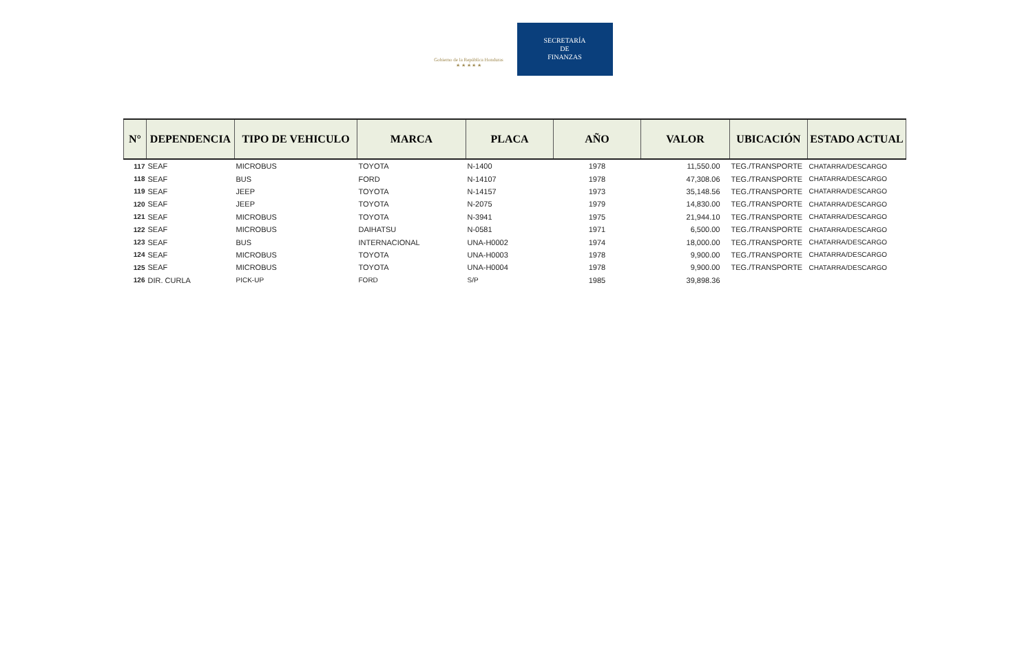Gobierno de la República Honduras
★ ★ ★ ★ ★
SECRETARÍA
DE
FINANZAS
| N° | DEPENDENCIA | TIPO DE VEHICULO | MARCA | PLACA | AÑO | VALOR | UBICACIÓN | ESTADO ACTUAL |
| --- | --- | --- | --- | --- | --- | --- | --- | --- |
| 117 | SEAF | MICROBUS | TOYOTA | N-1400 | 1978 | 11,550.00 | TEG./TRANSPORTE | CHATARRA/DESCARGO |
| 118 | SEAF | BUS | FORD | N-14107 | 1978 | 47,308.06 | TEG./TRANSPORTE | CHATARRA/DESCARGO |
| 119 | SEAF | JEEP | TOYOTA | N-14157 | 1973 | 35,148.56 | TEG./TRANSPORTE | CHATARRA/DESCARGO |
| 120 | SEAF | JEEP | TOYOTA | N-2075 | 1979 | 14,830.00 | TEG./TRANSPORTE | CHATARRA/DESCARGO |
| 121 | SEAF | MICROBUS | TOYOTA | N-3941 | 1975 | 21,944.10 | TEG./TRANSPORTE | CHATARRA/DESCARGO |
| 122 | SEAF | MICROBUS | DAIHATSU | N-0581 | 1971 | 6,500.00 | TEG./TRANSPORTE | CHATARRA/DESCARGO |
| 123 | SEAF | BUS | INTERNACIONAL | UNA-H0002 | 1974 | 18,000.00 | TEG./TRANSPORTE | CHATARRA/DESCARGO |
| 124 | SEAF | MICROBUS | TOYOTA | UNA-H0003 | 1978 | 9,900.00 | TEG./TRANSPORTE | CHATARRA/DESCARGO |
| 125 | SEAF | MICROBUS | TOYOTA | UNA-H0004 | 1978 | 9,900.00 | TEG./TRANSPORTE | CHATARRA/DESCARGO |
| 126 | DIR. CURLA | PICK-UP | FORD | S/P | 1985 | 39,898.36 | | |